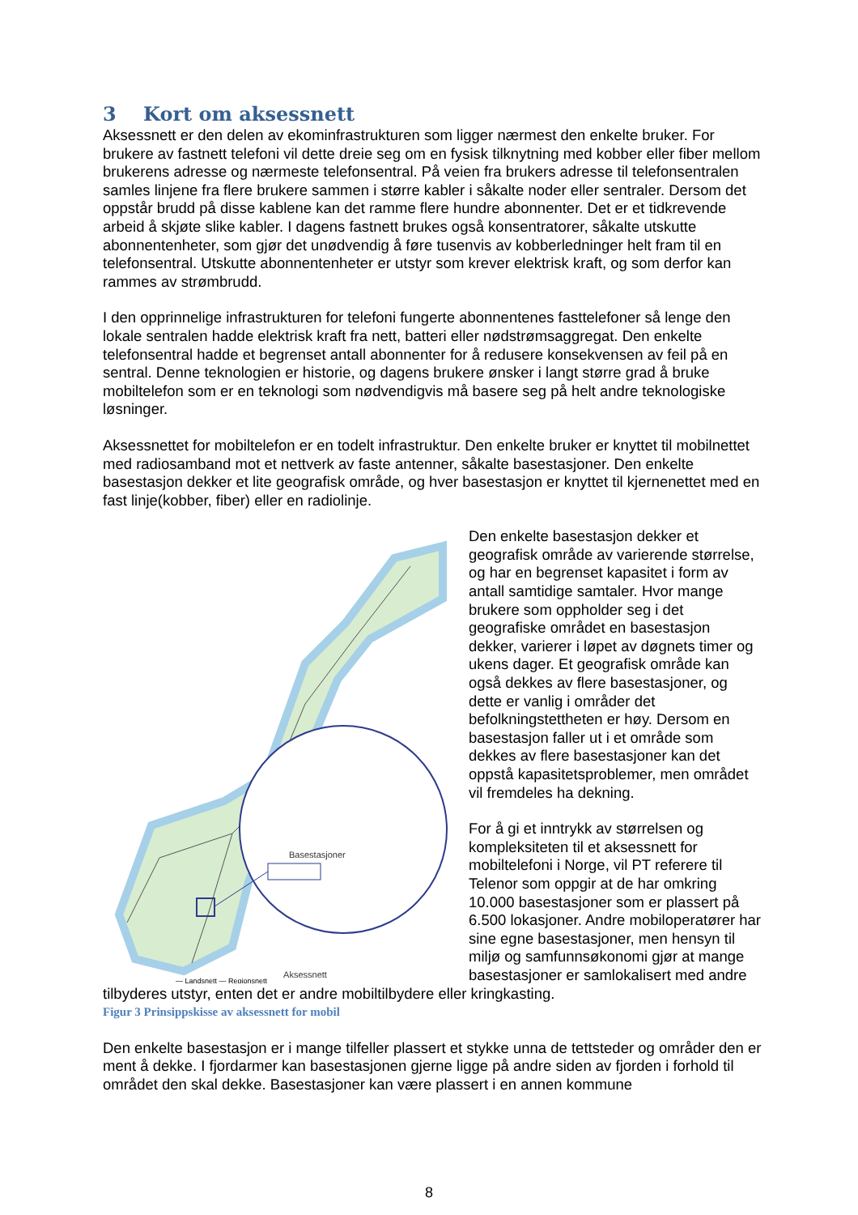3 Kort om aksessnett
Aksessnett er den delen av ekominfrastrukturen som ligger nærmest den enkelte bruker. For brukere av fastnett telefoni vil dette dreie seg om en fysisk tilknytning med kobber eller fiber mellom brukerens adresse og nærmeste telefonsentral. På veien fra brukers adresse til telefonsentralen samles linjene fra flere brukere sammen i større kabler i såkalte noder eller sentraler. Dersom det oppstår brudd på disse kablene kan det ramme flere hundre abonnenter. Det er et tidkrevende arbeid å skjøte slike kabler. I dagens fastnett brukes også konsentratorer, såkalte utskutte abonnentenheter, som gjør det unødvendig å føre tusenvis av kobberledninger helt fram til en telefonsentral. Utskutte abonnentenheter er utstyr som krever elektrisk kraft, og som derfor kan rammes av strømbrudd.
I den opprinnelige infrastrukturen for telefoni fungerte abonnentenes fasttelefoner så lenge den lokale sentralen hadde elektrisk kraft fra nett, batteri eller nødstrømsaggregat. Den enkelte telefonsentral hadde et begrenset antall abonnenter for å redusere konsekvensen av feil på en sentral. Denne teknologien er historie, og dagens brukere ønsker i langt større grad å bruke mobiltelefon som er en teknologi som nødvendigvis må basere seg på helt andre teknologiske løsninger.
Aksessnettet for mobiltelefon er en todelt infrastruktur. Den enkelte bruker er knyttet til mobilnettet med radiosamband mot et nettverk av faste antenner, såkalte basestasjoner. Den enkelte basestasjon dekker et lite geografisk område, og hver basestasjon er knyttet til kjernenettet med en fast linje(kobber, fiber) eller en radiolinje.
Aksessnett
Basestasjoner
— Landsnett — Regionsnett
Den enkelte basestasjon dekker et geografisk område av varierende størrelse, og har en begrenset kapasitet i form av antall samtidige samtaler. Hvor mange brukere som oppholder seg i det geografiske området en basestasjon dekker, varierer i løpet av døgnets timer og ukens dager. Et geografisk område kan også dekkes av flere basestasjoner, og dette er vanlig i områder det befolkningstettheten er høy. Dersom en basestasjon faller ut i et område som dekkes av flere basestasjoner kan det oppstå kapasitetsproblemer, men området vil fremdeles ha dekning.
For å gi et inntrykk av størrelsen og kompleksiteten til et aksessnett for mobiltelefoni i Norge, vil PT referere til Telenor som oppgir at de har omkring 10.000 basestasjoner som er plassert på 6.500 lokasjoner. Andre mobiloperatører har sine egne basestasjoner, men hensyn til miljø og samfunnsøkonomi gjør at mange basestasjoner er samlokalisert med andre tilbyderes utstyr, enten det er andre mobiltilbydere eller kringkasting.
Figur 3 Prinsippskisse av aksessnett for mobil
Den enkelte basestasjon er i mange tilfeller plassert et stykke unna de tettsteder og områder den er ment å dekke. I fjordarmer kan basestasjonen gjerne ligge på andre siden av fjorden i forhold til området den skal dekke. Basestasjoner kan være plassert i en annen kommune
8